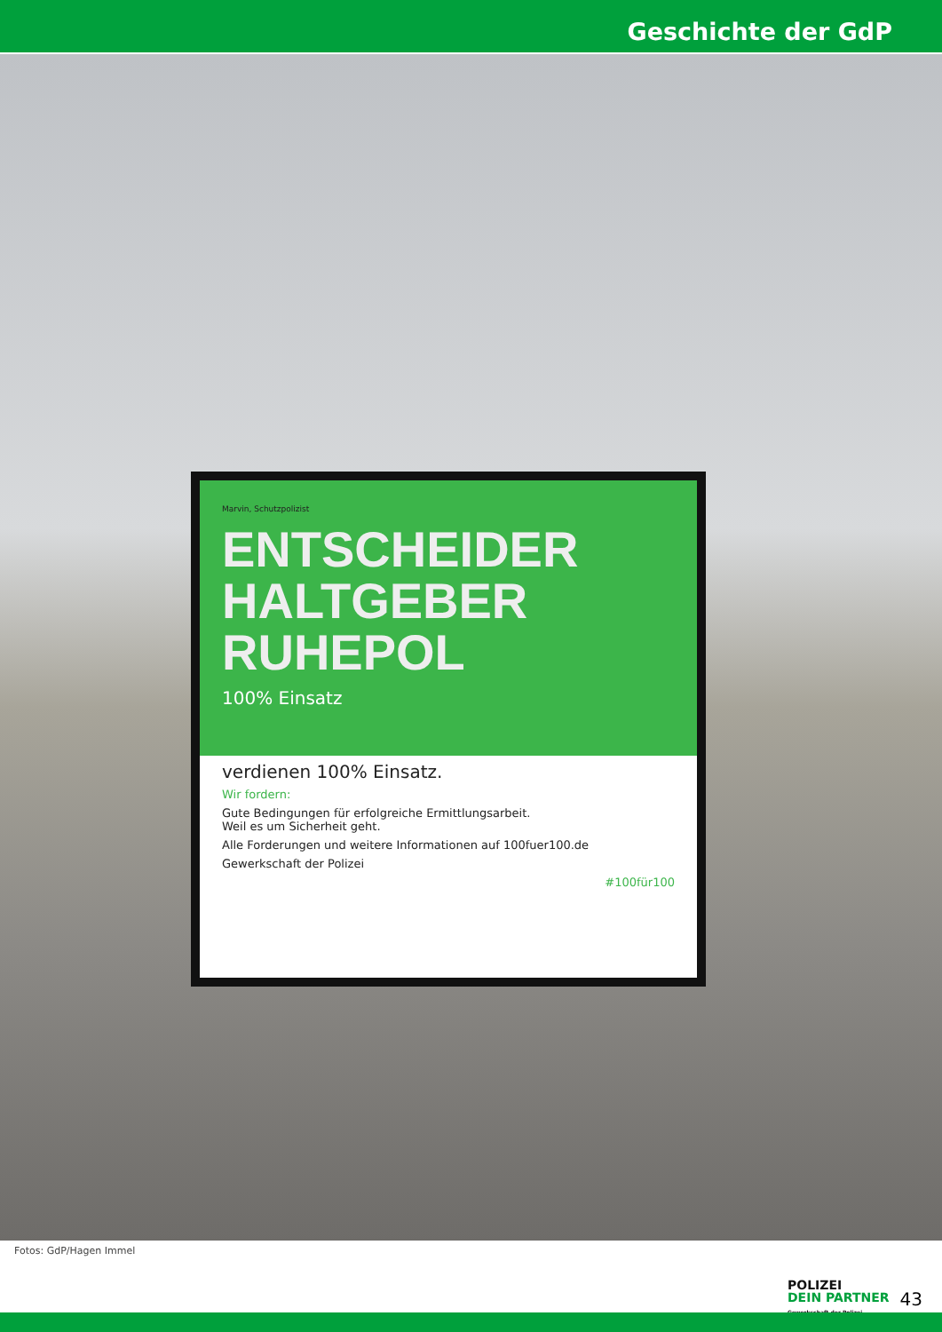Geschichte der GdP
Marvin, Schutzpolizist
ENTSCHEIDER
HALTGEBER
RUHEPOL
100% Einsatz
verdienen 100% Einsatz.
Wir fordern:
Gute Bedingungen für erfolgreiche Ermittlungsarbeit.
Weil es um Sicherheit geht.
Alle Forderungen und weitere Informationen auf 100fuer100.de
Gewerkschaft der Polizei
#100für100
Fotos: GdP/Hagen Immel
POLIZEI
DEIN PARTNER
Gewerkschaft der Polizei
43